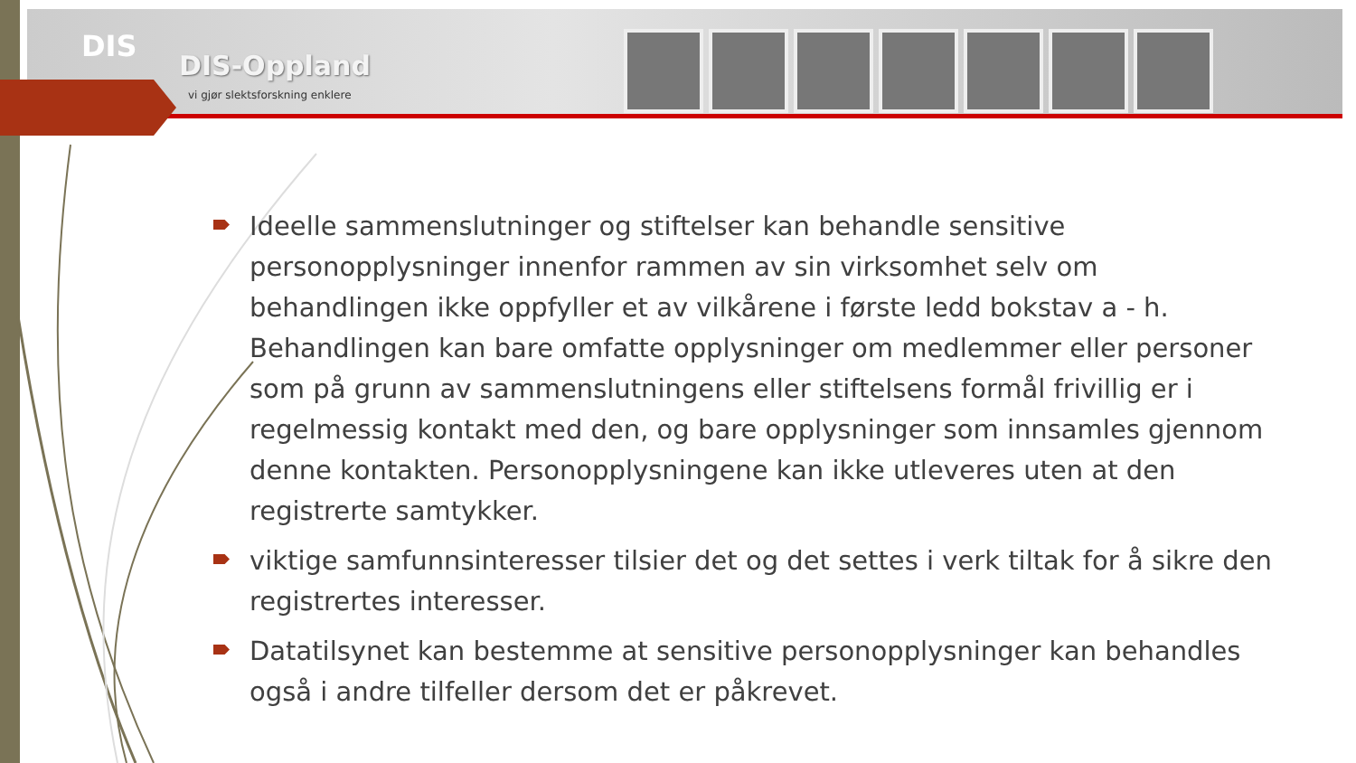DIS
DIS-Oppland
vi gjør slektsforskning enklere
Ideelle sammenslutninger og stiftelser kan behandle sensitive personopplysninger innenfor rammen av sin virksomhet selv om behandlingen ikke oppfyller et av vilkårene i første ledd bokstav a - h. Behandlingen kan bare omfatte opplysninger om medlemmer eller personer som på grunn av sammenslutningens eller stiftelsens formål frivillig er i regelmessig kontakt med den, og bare opplysninger som innsamles gjennom denne kontakten. Personopplysningene kan ikke utleveres uten at den registrerte samtykker.
viktige samfunnsinteresser tilsier det og det settes i verk tiltak for å sikre den registrertes interesser.
Datatilsynet kan bestemme at sensitive personopplysninger kan behandles også i andre tilfeller dersom det er påkrevet.